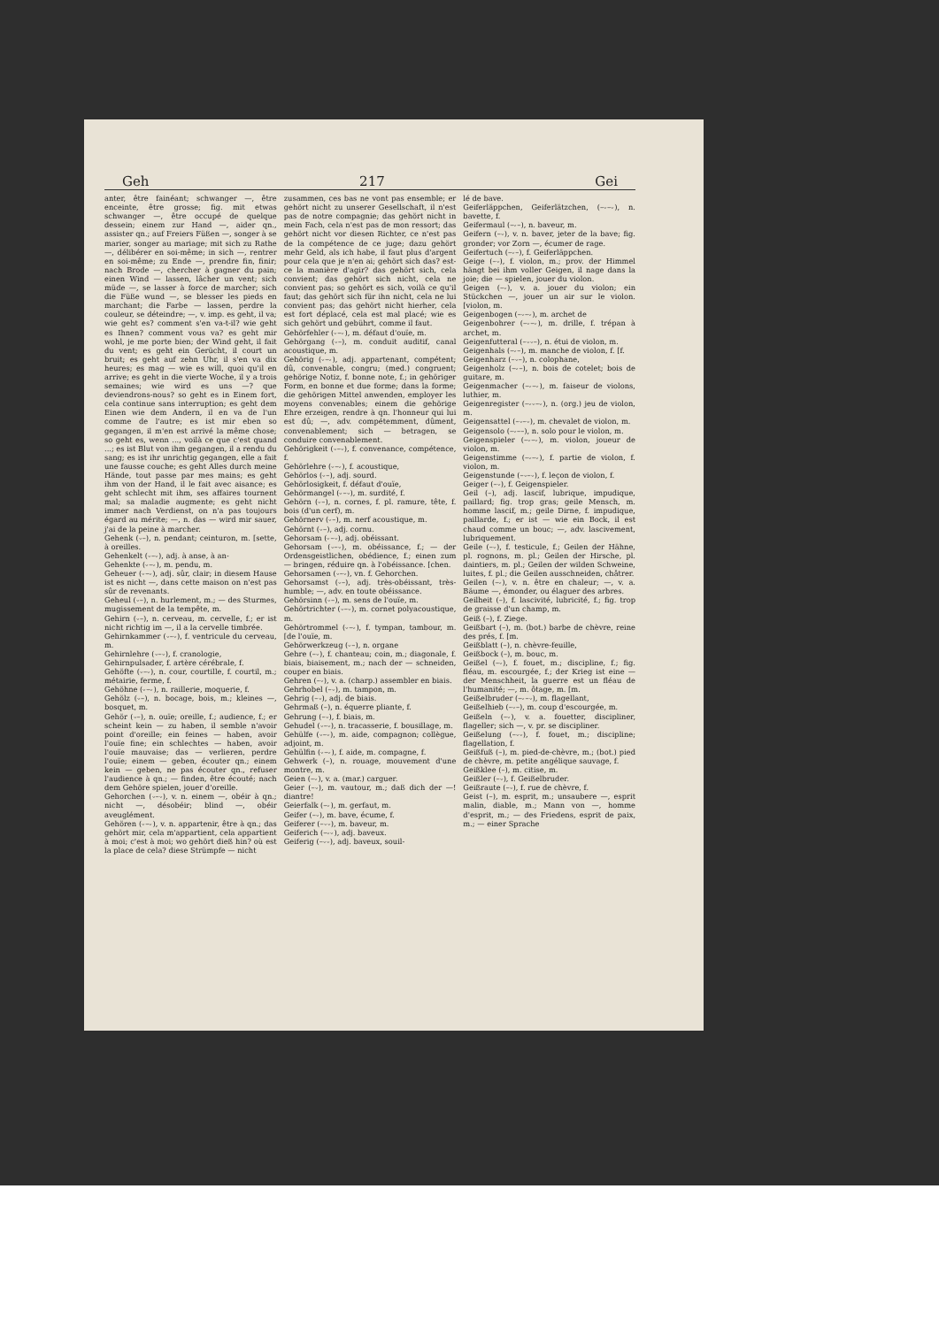Geh 217 Gei
anter, être fainéant; schwanger —, être enceinte, être grosse; fig. mit etwas schwanger —, être occupé de quelque dessein; einem zur Hand —, aider qn., assister qn.; auf Freiers Füßen —, songer à se marier, songer au mariage; mit sich zu Rathe —, délibérer en soi-même; in sich —, rentrer en soi-même; zu Ende —, prendre fin, finir; nach Brode —, chercher à gagner du pain; einen Wind — lassen, lâcher un vent; sich müde —, se lasser à force de marcher; sich die Füße wund —, se blesser les pieds en marchant; die Farbe — lassen, perdre la couleur, se déteindre; —, v. imp. es geht, il va; wie geht es? comment s'en va-t-il? wie geht es Ihnen? comment vous va? es geht mir wohl, je me porte bien; der Wind geht, il fait du vent; es geht ein Gerücht, il court un bruit; es geht auf zehn Uhr, il s'en va dix heures; es mag — wie es will, quoi qu'il en arrive; es geht in die vierte Woche, il y a trois semaines; wie wird es uns —? que deviendrons-nous? so geht es in Einem fort, cela continue sans interruption; es geht dem Einen wie dem Andern, il en va de l'un comme de l'autre; es ist mir eben so gegangen, il m'en est arrivé la même chose; so geht es, wenn ..., voilà ce que c'est quand ...; es ist Blut von ihm gegangen, il a rendu du sang; es ist ihr unrichtig gegangen, elle a fait une fausse couche; es geht Alles durch meine Hände, tout passe par mes mains; es geht ihm von der Hand, il le fait avec aisance; es geht schlecht mit ihm, ses affaires tournent mal; sa maladie augmente; es geht nicht immer nach Verdienst, on n'a pas toujours égard au mérite; —, n. das — wird mir sauer, j'ai de la peine à marcher.
Gehenk (⏑–), n. pendant; ceinturon, m. [sette, à oreilles.
Gehenkelt (⏑–⏑), adj. à anse, à an-
Gehenkte (⏑–⏑), m. pendu, m.
Geheuer (⏑–⏑), adj. sûr, clair; in diesem Hause ist es nicht —, dans cette maison on n'est pas sûr de revenants.
Geheul (⏑–), n. hurlement, m.; — des Sturmes, mugissement de la tempête, m.
Gehirn (⏑–), n. cerveau, m. cervelle, f.; er ist nicht richtig im —, il a la cervelle timbrée.
Gehirnkammer (⏑–⏑), f. ventricule du cerveau, m.
Gehirnlehre (⏑–⏑), f. cranologie,
Gehirnpulsader, f. artère cérébrale, f.
Gehöfte (⏑–⏑), n. cour, courtille, f. courtil, m.; métairie, ferme, f.
Gehöhne (⏑–⏑), n. raillerie, moquerie, f.
Gehölz (⏑–), n. bocage, bois, m.; kleines —, bosquet, m.
Gehör (⏑–), n. ouïe; oreille, f.; audience, f.; er scheint kein — zu haben, il semble n'avoir point d'oreille; ein feines — haben, avoir l'ouïe fine; ein schlechtes — haben, avoir l'ouïe mauvaise; das — verlieren, perdre l'ouïe; einem — geben, écouter qn.; einem kein — geben, ne pas écouter qn., refuser l'audience à qn.; — finden, être écouté; nach dem Gehöre spielen, jouer d'oreille.
Gehorchen (⏑–⏑), v. n. einem —, obéir à qn.; nicht —, désobéir; blind —, obéir aveuglément.
Gehören (⏑–⏑), v. n. appartenir, être à qn.; das gehört mir, cela m'appartient, cela appartient à moi; c'est à moi; wo gehört dieß hin? où est la place de cela? diese Strümpfe — nicht
zusammen, ces bas ne vont pas ensemble; er gehört nicht zu unserer Gesellschaft, il n'est pas de notre compagnie; das gehört nicht in mein Fach, cela n'est pas de mon ressort; das gehört nicht vor diesen Richter, ce n'est pas de la compétence de ce juge; dazu gehört mehr Geld, als ich habe, il faut plus d'argent pour cela que je n'en ai; gehört sich das? est-ce la manière d'agir? das gehört sich, cela convient; das gehört sich nicht, cela ne convient pas; so gehört es sich, voilà ce qu'il faut; das gehört sich für ihn nicht, cela ne lui convient pas; das gehört nicht hierher, cela est fort déplacé, cela est mal placé; wie es sich gehört und gebührt, comme il faut.
Gehörfehler (⏑–⏑), m. défaut d'ouïe, m.
Gehörgang (⏑–), m. conduit auditif, canal acoustique, m.
Gehörig (⏑–⏑), adj. appartenant, compétent; dû, convenable, congru; (med.) congruent; gehörige Notiz, f. bonne note, f.; in gehöriger Form, en bonne et due forme; dans la forme; die gehörigen Mittel anwenden, employer les moyens convenables; einem die gehörige Ehre erzeigen, rendre à qn. l'honneur qui lui est dû; —, adv. compétemment, dûment, convenablement; sich — betragen, se conduire convenablement.
Gehörigkeit (⏑–⏑), f. convenance, compétence, f.
Gehörlehre (⏑–⏑), f. acoustique,
Gehörlos (⏑–), adj. sourd.
Gehörlosigkeit, f. défaut d'ouïe,
Gehörmangel (⏑–⏑), m. surdité, f.
Gehörn (⏑–), n. cornes, f. pl. ramure, tête, f. bois (d'un cerf), m.
Gehörnerv (⏑–), m. nerf acoustique, m.
Gehörnt (⏑–), adj. cornu.
Gehorsam (⏑–⏑), adj. obéissant.
Gehorsam (⏑–⏑), m. obéissance, f.; — der Ordensgeistlichen, obédience, f.; einen zum — bringen, réduire qn. à l'obéissance. [chen.
Gehorsamen (⏑–⏑), vn. f. Gehorchen.
Gehorsamst (⏑–), adj. très-obéissant, très-humble; —, adv. en toute obéissance.
Gehörsinn (⏑–), m. sens de l'ouïe, m.
Gehörtrichter (⏑–⏑), m. cornet polyacoustique, m.
Gehörtrommel (⏑–⏑), f. tympan, tambour, m. [de l'ouïe, m.
Gehörwerkzeug (⏑–), n. organe
Gehre (–⏑), f. chanteau; coin, m.; diagonale, f. biais, biaisement, m.; nach der — schneiden, couper en biais.
Gehren (–⏑), v. a. (charp.) assembler en biais.
Gehrhobel (–⏑), m. tampon, m.
Gehrig (–⏑), adj. de biais.
Gehrmaß (–), n. équerre pliante, f.
Gehrung (–⏑), f. biais, m.
Gehudel (⏑–⏑), n. tracasserie, f. bousillage, m.
Gehülfe (⏑–⏑), m. aide, compagnon; collègue, adjoint, m.
Gehülfin (⏑–⏑), f. aide, m. compagne, f.
Gehwerk (–), n. rouage, mouvement d'une montre, m.
Geien (–⏑), v. a. (mar.) carguer.
Geier (–⏑), m. vautour, m.; daß dich der —! diantre!
Geierfalk (–⏑), m. gerfaut, m.
Geifer (–⏑), m. bave, écume, f.
Geiferer (–⏑⏑), m. baveur, m.
Geiferich (–⏑⏑), adj. baveux.
Geiferig (–⏑⏑), adj. baveux, souil-
lé de bave.
Geiferläppchen, Geiferlätzchen, (–⏑–⏑), n. bavette, f.
Geifermaul (–⏑–), n. baveur, m.
Geifern (–⏑), v. n. baver, jeter de la bave; fig. gronder; vor Zorn —, écumer de rage.
Geifertuch (–⏑–), f. Geiferläppchen.
Geige (–⏑), f. violon, m.; prov. der Himmel hängt bei ihm voller Geigen, il nage dans la joie; die — spielen, jouer du violon.
Geigen (–⏑), v. a. jouer du violon; ein Stückchen —, jouer un air sur le violon. [violon, m.
Geigenbogen (–⏑–⏑), m. archet de
Geigenbohrer (–⏑–⏑), m. drille, f. trépan à archet, m.
Geigenfutteral (–⏑⏑–), n. étui de violon, m.
Geigenhals (–⏑–), m. manche de violon, f. [f.
Geigenharz (–⏑–), n. colophane,
Geigenholz (–⏑–), n. bois de cotelet; bois de guitare, m.
Geigenmacher (–⏑–⏑), m. faiseur de violons, luthier, m.
Geigenregister (–⏑⏑–⏑), n. (org.) jeu de violon, m.
Geigensattel (–⏑–⏑), m. chevalet de violon, m.
Geigensolo (–⏑––), n. solo pour le violon, m.
Geigenspieler (–⏑–⏑), m. violon, joueur de violon, m.
Geigenstimme (–⏑–⏑), f. partie de violon, f. violon, m.
Geigenstunde (–⏑–⏑), f. leçon de violon, f.
Geiger (–⏑), f. Geigenspieler.
Geil (–), adj. lascif, lubrique, impudique, paillard; fig. trop gras; geile Mensch, m. homme lascif, m.; geile Dirne, f. impudique, paillarde, f.; er ist — wie ein Bock, il est chaud comme un bouc; —, adv. lascivement, lubriquement.
Geile (–⏑), f. testicule, f.; Geilen der Hähne, pl. rognons, m. pl.; Geilen der Hirsche, pl. daintiers, m. pl.; Geilen der wilden Schweine, luites, f. pl.; die Geilen ausschneiden, châtrer.
Geilen (–⏑), v. n. être en chaleur; —, v. a. Bäume —, émonder, ou élaguer des arbres.
Geilheit (–), f. lascivité, lubricité, f.; fig. trop de graisse d'un champ, m.
Geiß (–), f. Ziege.
Geißbart (–), m. (bot.) barbe de chèvre, reine des prés, f. [m.
Geißblatt (–), n. chèvre-feuille,
Geißbock (–), m. bouc, m.
Geißel (–⏑), f. fouet, m.; discipline, f.; fig. fléau, m. escourgée, f.; der Krieg ist eine — der Menschheit, la guerre est un fléau de l'humanité; —, m. ôtage, m. [m.
Geißelbruder (–⏑–⏑), m. flagellant,
Geißelhieb (–⏑–), m. coup d'escourgée, m.
Geißeln (–⏑), v. a. fouetter, discipliner, flageller; sich —, v. pr. se discipliner.
Geißelung (–⏑⏑), f. fouet, m.; discipline; flagellation, f.
Geißfuß (–), m. pied-de-chèvre, m.; (bot.) pied de chèvre, m. petite angélique sauvage, f.
Geißklee (–), m. citise, m.
Geißler (–⏑), f. Geißelbruder.
Geißraute (–⏑), f. rue de chèvre, f.
Geist (–), m. esprit, m.; unsaubere —, esprit malin, diable, m.; Mann von —, homme d'esprit, m.; — des Friedens, esprit de paix, m.; — einer Sprache